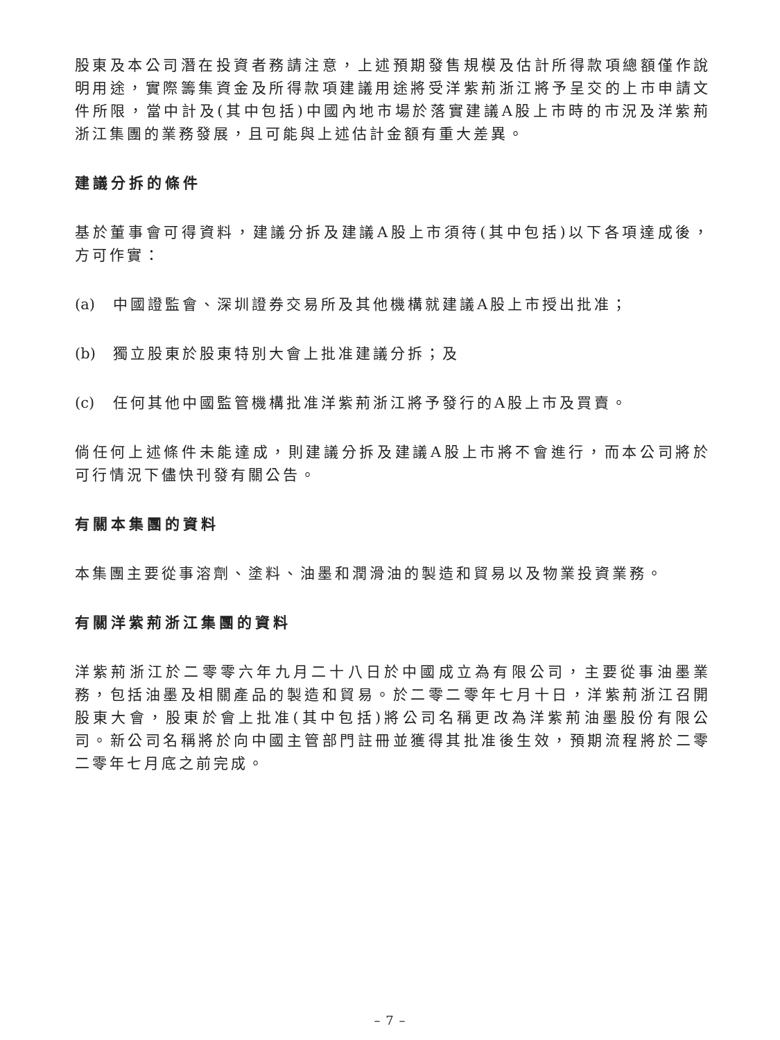股東及本公司潛在投資者務請注意，上述預期發售規模及估計所得款項總額僅作說明用途，實際籌集資金及所得款項建議用途將受洋紫荊浙江將予呈交的上市申請文件所限，當中計及(其中包括)中國內地市場於落實建議A股上市時的市況及洋紫荊浙江集團的業務發展，且可能與上述估計金額有重大差異。
建議分拆的條件
基於董事會可得資料，建議分拆及建議A股上市須待(其中包括)以下各項達成後，方可作實：
(a) 中國證監會、深圳證券交易所及其他機構就建議A股上市授出批准；
(b) 獨立股東於股東特別大會上批准建議分拆；及
(c) 任何其他中國監管機構批准洋紫荊浙江將予發行的A股上市及買賣。
倘任何上述條件未能達成，則建議分拆及建議A股上市將不會進行，而本公司將於可行情況下儘快刊發有關公告。
有關本集團的資料
本集團主要從事溶劑、塗料、油墨和潤滑油的製造和貿易以及物業投資業務。
有關洋紫荊浙江集團的資料
洋紫荊浙江於二零零六年九月二十八日於中國成立為有限公司，主要從事油墨業務，包括油墨及相關產品的製造和貿易。於二零二零年七月十日，洋紫荊浙江召開股東大會，股東於會上批准(其中包括)將公司名稱更改為洋紫荊油墨股份有限公司。新公司名稱將於向中國主管部門註冊並獲得其批准後生效，預期流程將於二零二零年七月底之前完成。
– 7 –